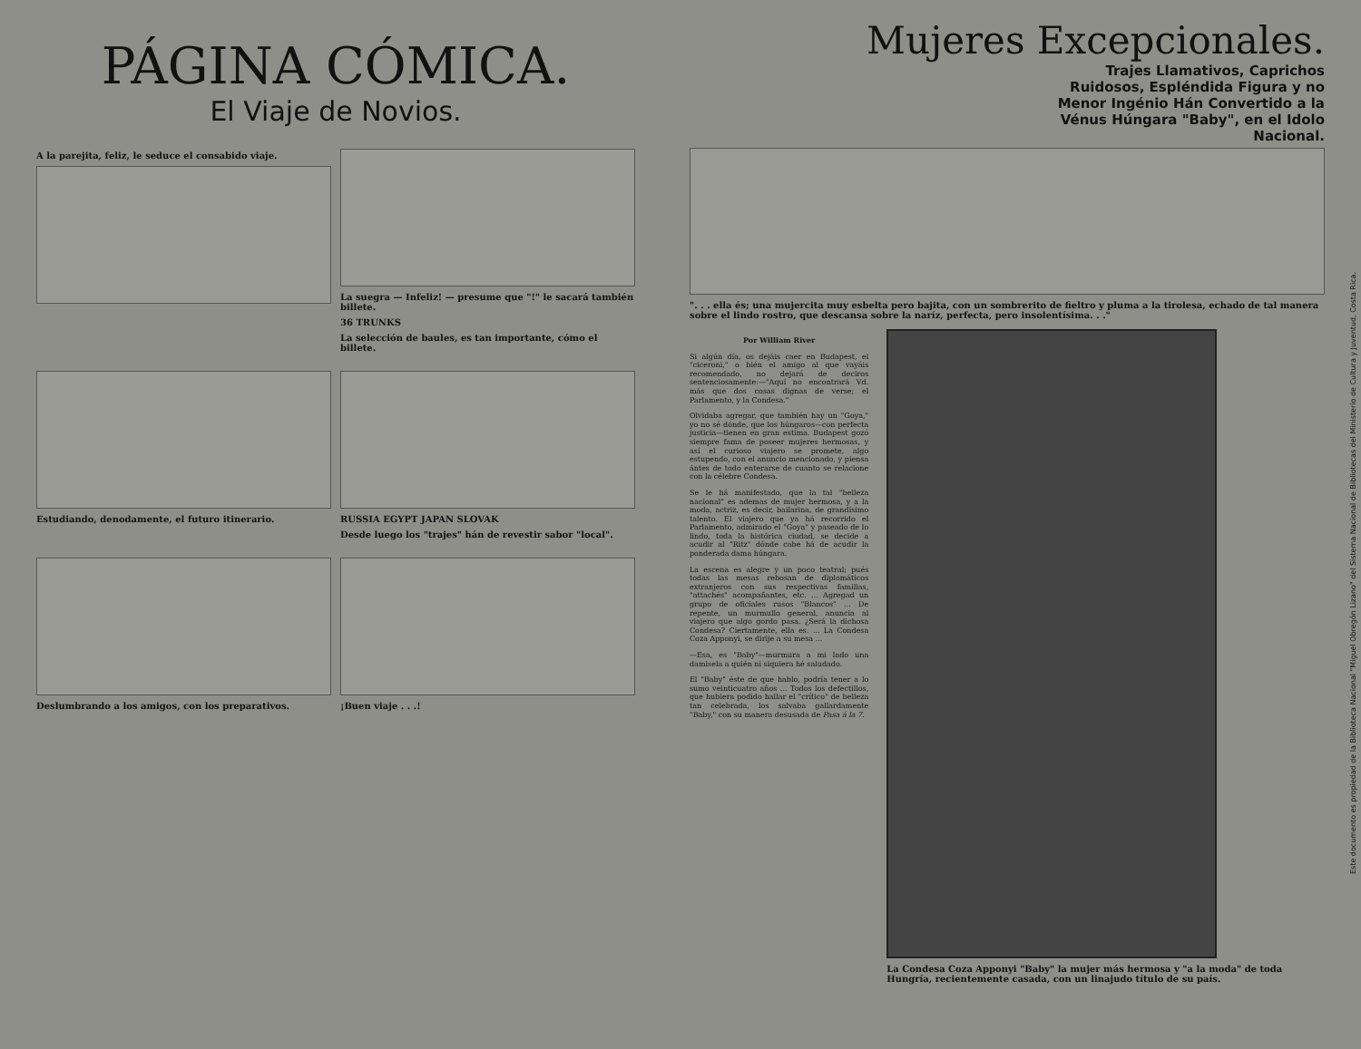PÁGINA CÓMICA.
El Viaje de Novios.
A la parejita, feliz, le seduce el consabido viaje.
La suegra — Infeliz! — presume que "!" le sacará también billete.
36 TRUNKS
La selección de baules, es tan importante, cómo el billete.
Estudiando, denodamente, el futuro itinerario.
RUSSIA EGYPT JAPAN SLOVAK
Desde luego los "trajes" hán de revestir sabor "local".
Deslumbrando a los amigos, con los preparativos.
¡Buen viaje . . .!
Mujeres Excepcionales.
Trajes Llamativos, Caprichos Ruidosos, Espléndida Figura y no Menor Ingénio Hán Convertido a la Vénus Húngara "Baby", en el Idolo Nacional.
". . . ella és; una mujercita muy esbelta pero bajita, con un sombrerito de fieltro y pluma a la tirolesa, echado de tal manera sobre el lindo rostro, que descansa sobre la naríz, perfecta, pero insolentísima. . ."
Por William River
Si algún día, os dejáis caer en Budapest, el "ciceroni," o bién el amigo al que vayáis recomendado, no dejará de deciros sentenciosamente:—"Aquí no encontrará Vd. más que dos cosas dignas de verse; el Parlamento, y la Condesa."
Olvidaba agregar, que también hay un "Goya," yo no sé dónde, que los húngaros—con perfecta justicia—tienen en gran estima. Budapest gozó siempre fama de poseer mujeres hermosas, y así el curioso viajero se promete, algo estupendo, con el anuncio mencionado, y piensa ántes de todo enterarse de cuanto se relacione con la célebre Condesa.
Se le há manifestado, que la tal "belleza nacional" es ademas de mujer hermosa, y a la moda, actriz, es decir, bailarina, de grandísimo talento. El viajero que ya há recorrido el Parlamento, admirado el "Goya" y paseado de lo lindo, toda la histórica ciudad, se decide a acudir al "Ritz" dónde cabe há de acudir la ponderada dama húngara.
La escena es alegre y un poco teatral; pués todas las mesas rebosan de diplomáticos extranjeros con sus respectivas familias, "attachés" acompañantes, etc. ... Agregad un grupo de oficiales rusos "Blancos" ... De repente, un murmullo general, anuncia al viajero que algo gordo pasa. ¿Será la dichosa Condesa? Ciertamente, ella es. ... La Condesa Coza Apponyi, se dirije a su mesa ...
—Esa, es "Baby"—murmura a mi lado una damisela a quién ni siquiera hé saludado.
El "Baby" éste de que hablo, podría tener a lo sumo veinticuatro años ... Todos los defectillos, que hubiera podido hallar el "crítico" de belleza tan celebrada, los salvaba gallardamente "Baby," con su manera desusada de Pasa á la 7.
La Condesa Coza Apponyi "Baby" la mujer más hermosa y "a la moda" de toda Hungría, recientemente casada, con un linajudo título de su país.
Este documento es propiedad de la Biblioteca Nacional "Miguel Obregón Lizano" del Sistema Nacional de Bibliotecas del Ministerio de Cultura y Juventud, Costa Rica.